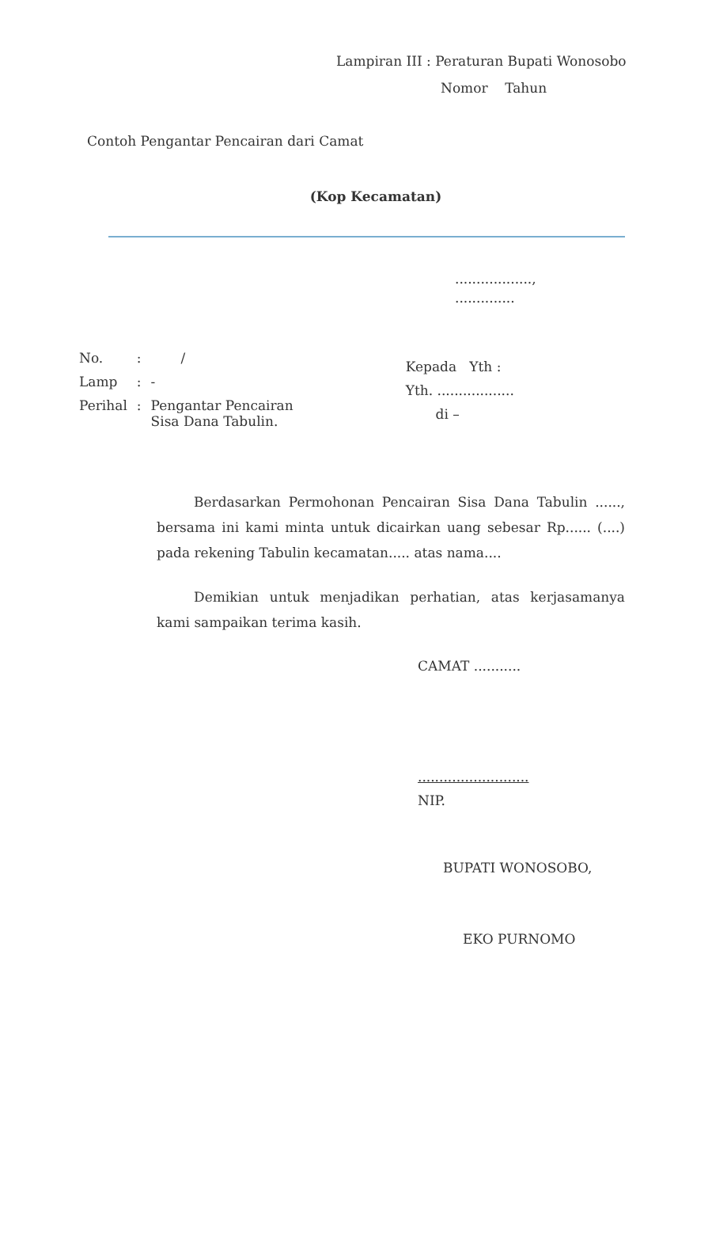Lampiran III : Peraturan Bupati Wonosobo
Nomor Tahun
Contoh Pengantar Pencairan dari Camat
(Kop Kecamatan)
..................,
..............
| No. | : | / |
| Lamp | : | - |
| Perihal | : | Pengantar Pencairan Sisa Dana Tabulin. |
Kepada Yth :
Yth. ..................
di –
Berdasarkan Permohonan Pencairan Sisa Dana Tabulin ......, bersama ini kami minta untuk dicairkan uang sebesar Rp...... (....) pada rekening Tabulin kecamatan..... atas nama....
Demikian untuk menjadikan perhatian, atas kerjasamanya kami sampaikan terima kasih.
CAMAT ...........
..........................
NIP.
BUPATI WONOSOBO,
EKO PURNOMO